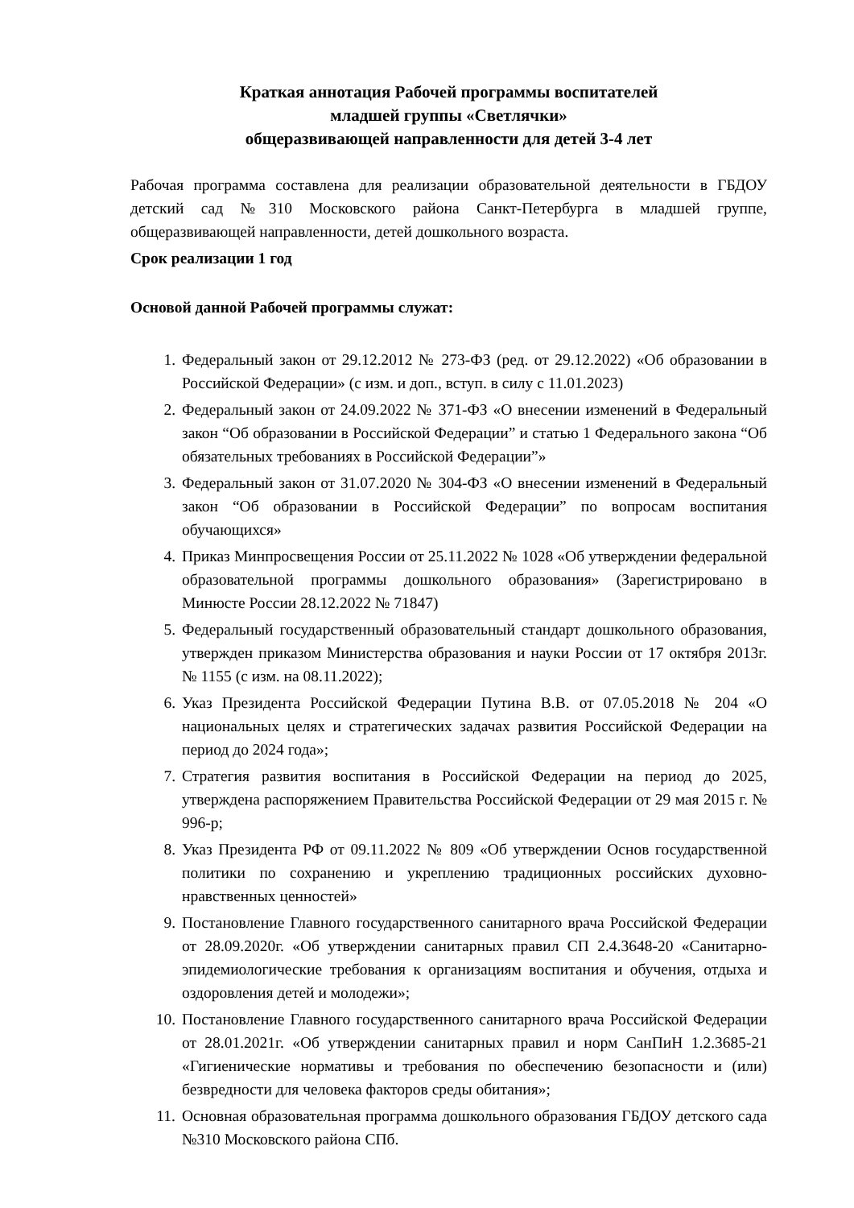Краткая аннотация Рабочей программы воспитателей
младшей группы «Светлячки»
общеразвивающей направленности для детей 3-4 лет
Рабочая программа составлена для реализации образовательной деятельности в ГБДОУ детский сад №310 Московского района Санкт-Петербурга в младшей группе, общеразвивающей направленности, детей дошкольного возраста.
Срок реализации 1 год
Основой данной Рабочей программы служат:
1. Федеральный закон от 29.12.2012 № 273-ФЗ (ред. от 29.12.2022) «Об образовании в Российской Федерации» (с изм. и доп., вступ. в силу с 11.01.2023)
2. Федеральный закон от 24.09.2022 № 371-ФЗ «О внесении изменений в Федеральный закон “Об образовании в Российской Федерации” и статью 1 Федерального закона “Об обязательных требованиях в Российской Федерации”»
3. Федеральный закон от 31.07.2020 № 304-ФЗ «О внесении изменений в Федеральный закон “Об образовании в Российской Федерации” по вопросам воспитания обучающихся»
4. Приказ Минпросвещения России от 25.11.2022 № 1028 «Об утверждении федеральной образовательной программы дошкольного образования» (Зарегистрировано в Минюсте России 28.12.2022 № 71847)
5. Федеральный государственный образовательный стандарт дошкольного образования, утвержден приказом Министерства образования и науки России от 17 октября 2013г. № 1155 (с изм. на 08.11.2022);
6. Указ Президента Российской Федерации Путина В.В. от 07.05.2018 № 204 «О национальных целях и стратегических задачах развития Российской Федерации на период до 2024 года»;
7. Стратегия развития воспитания в Российской Федерации на период до 2025, утверждена распоряжением Правительства Российской Федерации от 29 мая 2015 г. № 996-р;
8. Указ Президента РФ от 09.11.2022 № 809 «Об утверждении Основ государственной политики по сохранению и укреплению традиционных российских духовно-нравственных ценностей»
9. Постановление Главного государственного санитарного врача Российской Федерации от 28.09.2020г. «Об утверждении санитарных правил СП 2.4.3648-20 «Санитарно-эпидемиологические требования к организациям воспитания и обучения, отдыха и оздоровления детей и молодежи»;
10. Постановление Главного государственного санитарного врача Российской Федерации от 28.01.2021г. «Об утверждении санитарных правил и норм СанПиН 1.2.3685-21 «Гигиенические нормативы и требования по обеспечению безопасности и (или) безвредности для человека факторов среды обитания»;
11. Основная образовательная программа дошкольного образования ГБДОУ детского сада №310 Московского района СПб.